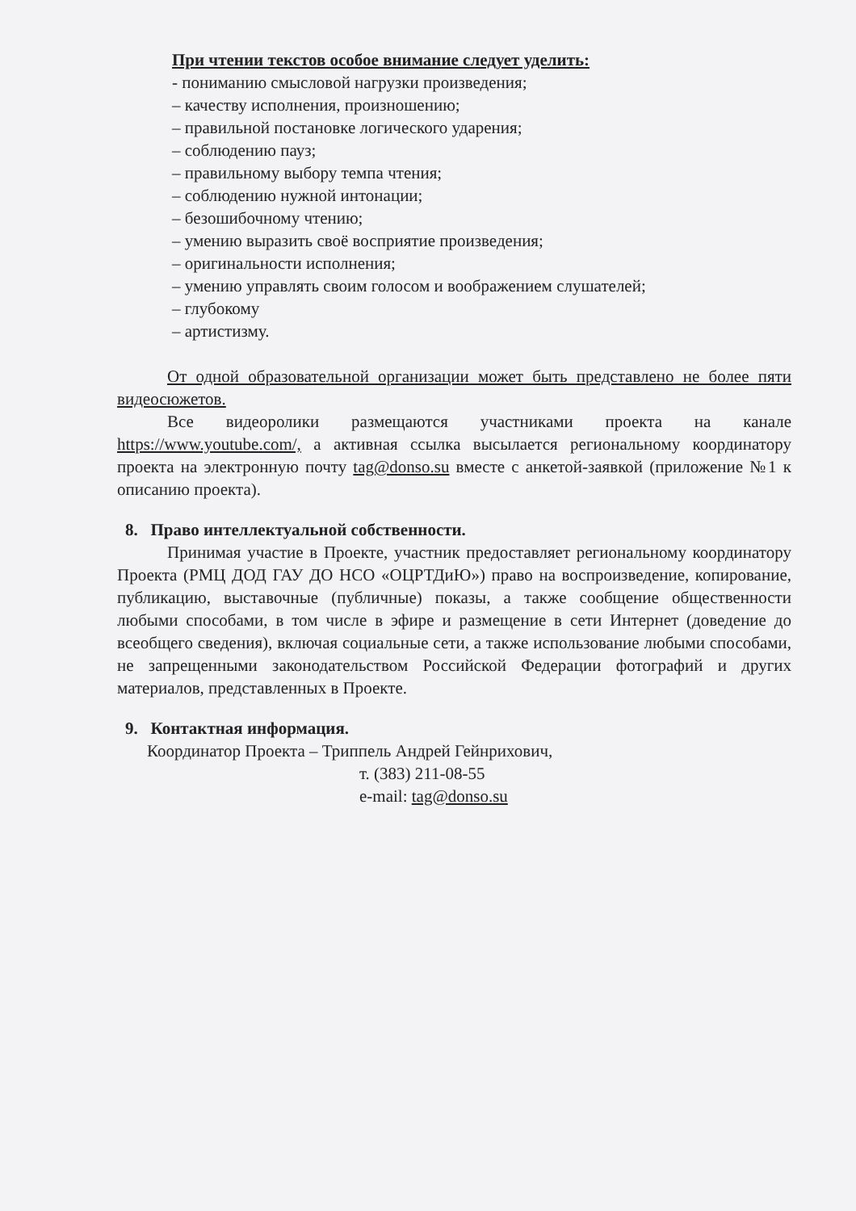При чтении текстов особое внимание следует уделить:
- пониманию смысловой нагрузки произведения;
– качеству исполнения, произношению;
– правильной постановке логического ударения;
– соблюдению пауз;
– правильному выбору темпа чтения;
– соблюдению нужной интонации;
– безошибочному чтению;
– умению выразить своё восприятие произведения;
– оригинальности исполнения;
– умению управлять своим голосом и воображением слушателей;
– глубокому
– артистизму.
От одной образовательной организации может быть представлено не более пяти видеосюжетов.
Все видеоролики размещаются участниками проекта на канале https://www.youtube.com/, а активная ссылка высылается региональному координатору проекта на электронную почту tag@donso.su вместе с анкетой-заявкой (приложение №1 к описанию проекта).
8. Право интеллектуальной собственности.
Принимая участие в Проекте, участник предоставляет региональному координатору Проекта (РМЦ ДОД ГАУ ДО НСО «ОЦРТДиЮ») право на воспроизведение, копирование, публикацию, выставочные (публичные) показы, а также сообщение общественности любыми способами, в том числе в эфире и размещение в сети Интернет (доведение до всеобщего сведения), включая социальные сети, а также использование любыми способами, не запрещенными законодательством Российской Федерации фотографий и других материалов, представленных в Проекте.
9. Контактная информация.
Координатор Проекта – Триппель Андрей Гейнрихович,
т. (383) 211-08-55
e-mail: tag@donso.su